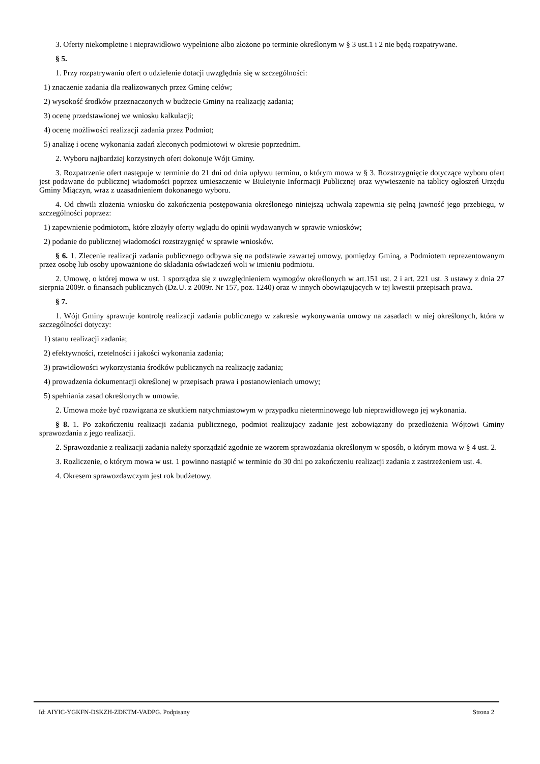3. Oferty niekompletne i nieprawidłowo wypełnione albo złożone po terminie określonym w § 3 ust.1 i 2 nie będą rozpatrywane.
§ 5.
1. Przy rozpatrywaniu ofert o udzielenie dotacji uwzględnia się w szczególności:
1) znaczenie zadania dla realizowanych przez Gminę celów;
2) wysokość środków przeznaczonych w budżecie Gminy na realizację zadania;
3) ocenę przedstawionej we wniosku kalkulacji;
4) ocenę możliwości realizacji zadania przez Podmiot;
5) analizę i ocenę wykonania zadań zleconych podmiotowi w okresie poprzednim.
2. Wyboru najbardziej korzystnych ofert dokonuje Wójt Gminy.
3. Rozpatrzenie ofert następuje w terminie do 21 dni od dnia upływu terminu, o którym mowa w § 3. Rozstrzygnięcie dotyczące wyboru ofert jest podawane do publicznej wiadomości poprzez umieszczenie w Biuletynie Informacji Publicznej oraz wywieszenie na tablicy ogłoszeń Urzędu Gminy Miączyn, wraz z uzasadnieniem dokonanego wyboru.
4. Od chwili złożenia wniosku do zakończenia postępowania określonego niniejszą uchwałą zapewnia się pełną jawność jego przebiegu, w szczególności poprzez:
1) zapewnienie podmiotom, które złożyły oferty wglądu do opinii wydawanych w sprawie wniosków;
2) podanie do publicznej wiadomości rozstrzygnięć w sprawie wniosków.
§ 6. 1. Zlecenie realizacji zadania publicznego odbywa się na podstawie zawartej umowy, pomiędzy Gminą, a Podmiotem reprezentowanym przez osobę lub osoby upoważnione do składania oświadczeń woli w imieniu podmiotu.
2. Umowę, o której mowa w ust. 1 sporządza się z uwzględnieniem wymogów określonych w art.151 ust. 2 i art. 221 ust. 3 ustawy z dnia 27 sierpnia 2009r. o finansach publicznych (Dz.U. z 2009r. Nr 157, poz. 1240) oraz w innych obowiązujących w tej kwestii przepisach prawa.
§ 7.
1. Wójt Gminy sprawuje kontrolę realizacji zadania publicznego w zakresie wykonywania umowy na zasadach w niej określonych, która w szczególności dotyczy:
1) stanu realizacji zadania;
2) efektywności, rzetelności i jakości wykonania zadania;
3) prawidłowości wykorzystania środków publicznych na realizację zadania;
4) prowadzenia dokumentacji określonej w przepisach prawa i postanowieniach umowy;
5) spełniania zasad określonych w umowie.
2. Umowa może być rozwiązana ze skutkiem natychmiastowym w przypadku nieterminowego lub nieprawidłowego jej wykonania.
§ 8. 1. Po zakończeniu realizacji zadania publicznego, podmiot realizujący zadanie jest zobowiązany do przedłożenia Wójtowi Gminy sprawozdania z jego realizacji.
2. Sprawozdanie z realizacji zadania należy sporządzić zgodnie ze wzorem sprawozdania określonym w sposób, o którym mowa w § 4 ust. 2.
3. Rozliczenie, o którym mowa w ust. 1 powinno nastąpić w terminie do 30 dni po zakończeniu realizacji zadania z zastrzeżeniem ust. 4.
4. Okresem sprawozdawczym jest rok budżetowy.
Id: AIYIC-YGKFN-DSKZH-ZDKTM-VADPG. Podpisany Strona 2